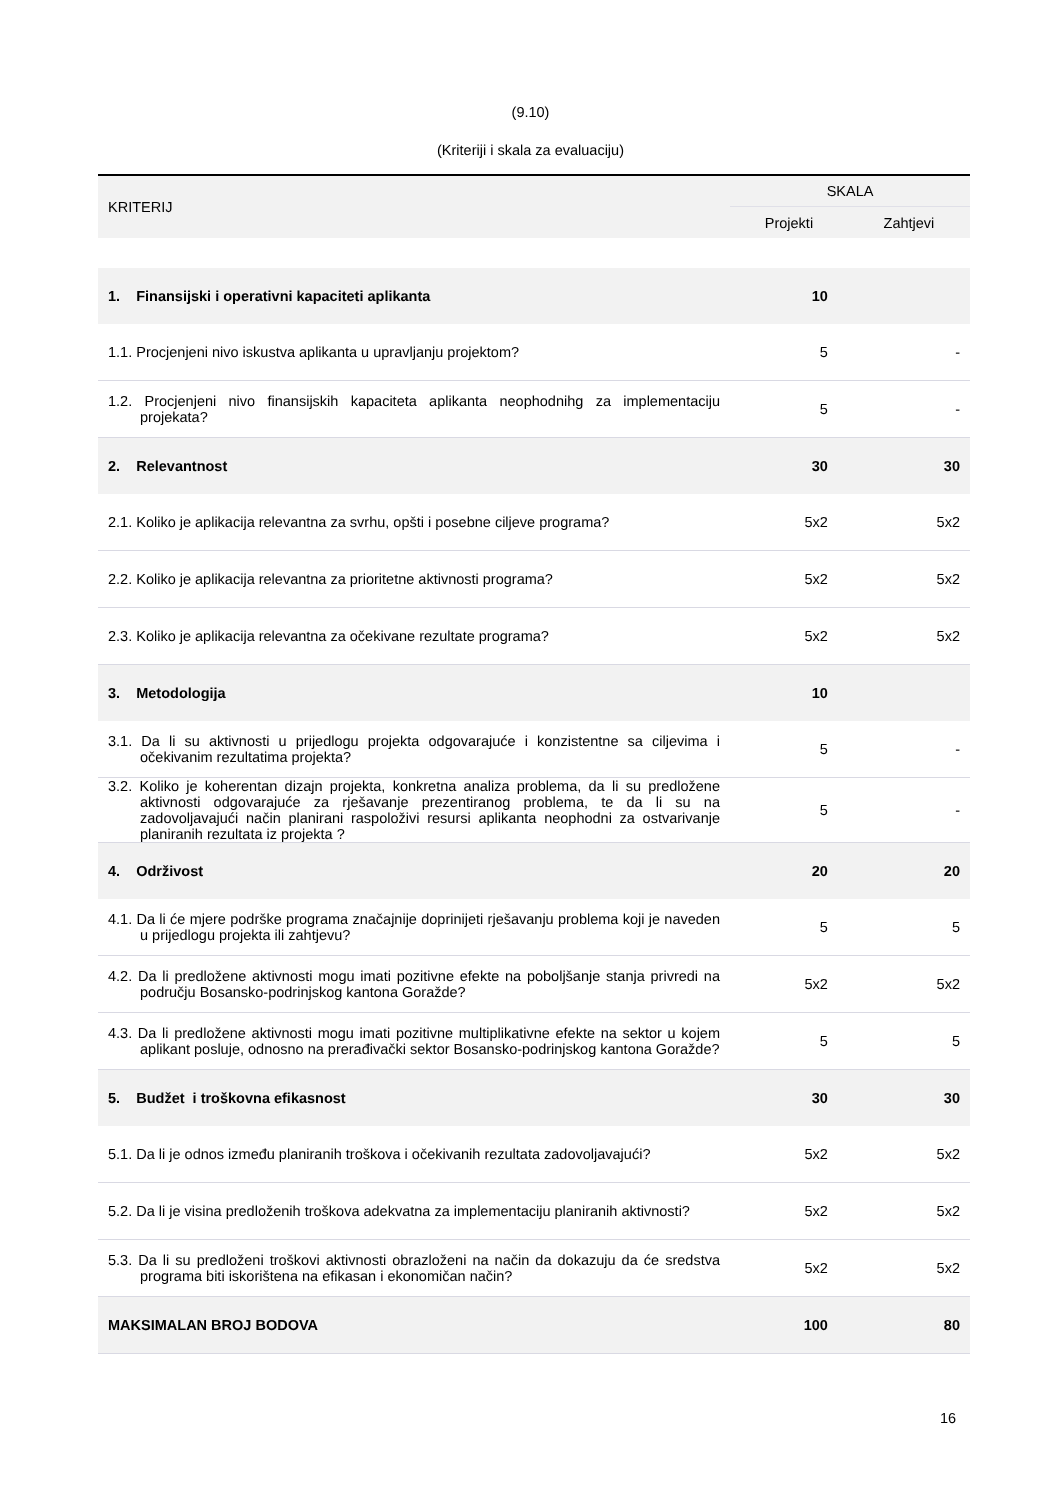(9.10)
(Kriteriji i skala za evaluaciju)
| KRITERIJ | SKALA | |
| --- | --- | --- |
| | Projekti | Zahtjevi |
| 1. Finansijski i operativni kapaciteti aplikanta | 10 | |
| 1.1. Procjenjeni nivo iskustva aplikanta u upravljanju projektom? | 5 | - |
| 1.2. Procjenjeni nivo finansijskih kapaciteta aplikanta neophodnihg za implementaciju projekata? | 5 | - |
| 2. Relevantnost | 30 | 30 |
| 2.1. Koliko je aplikacija relevantna za svrhu, opšti i posebne ciljeve programa? | 5x2 | 5x2 |
| 2.2. Koliko je aplikacija relevantna za prioritetne aktivnosti programa? | 5x2 | 5x2 |
| 2.3. Koliko je aplikacija relevantna za očekivane rezultate programa? | 5x2 | 5x2 |
| 3. Metodologija | 10 | |
| 3.1. Da li su aktivnosti u prijedlogu projekta odgovarajuće i konzistentne sa ciljevima i očekivanim rezultatima projekta? | 5 | - |
| 3.2. Koliko je koherentan dizajn projekta, konkretna analiza problema, da li su predložene aktivnosti odgovarajuće za rješavanje prezentiranog problema, te da li su na zadovoljavajući način planirani raspoloživi resursi aplikanta neophodni za ostvarivanje planiranih rezultata iz projekta ? | 5 | - |
| 4. Održivost | 20 | 20 |
| 4.1. Da li će mjere podrške programa značajnije doprinijeti rješavanju problema koji je naveden u prijedlogu projekta ili zahtjevu? | 5 | 5 |
| 4.2. Da li predložene aktivnosti mogu imati pozitivne efekte na poboljšanje stanja privredi na području Bosansko-podrinjskog kantona Goražde? | 5x2 | 5x2 |
| 4.3. Da li predložene aktivnosti mogu imati pozitivne multiplikativne efekte na sektor u kojem aplikant posluje, odnosno na prerađivački sektor Bosansko-podrinjskog kantona Goražde? | 5 | 5 |
| 5. Budžet i troškovna efikasnost | 30 | 30 |
| 5.1. Da li je odnos između planiranih troškova i očekivanih rezultata zadovoljavajući? | 5x2 | 5x2 |
| 5.2. Da li je visina predloženih troškova adekvatna za implementaciju planiranih aktivnosti? | 5x2 | 5x2 |
| 5.3. Da li su predloženi troškovi aktivnosti obrazloženi na način da dokazuju da će sredstva programa biti iskorištena na efikasan i ekonomičan način? | 5x2 | 5x2 |
| MAKSIMALAN BROJ BODOVA | 100 | 80 |
16